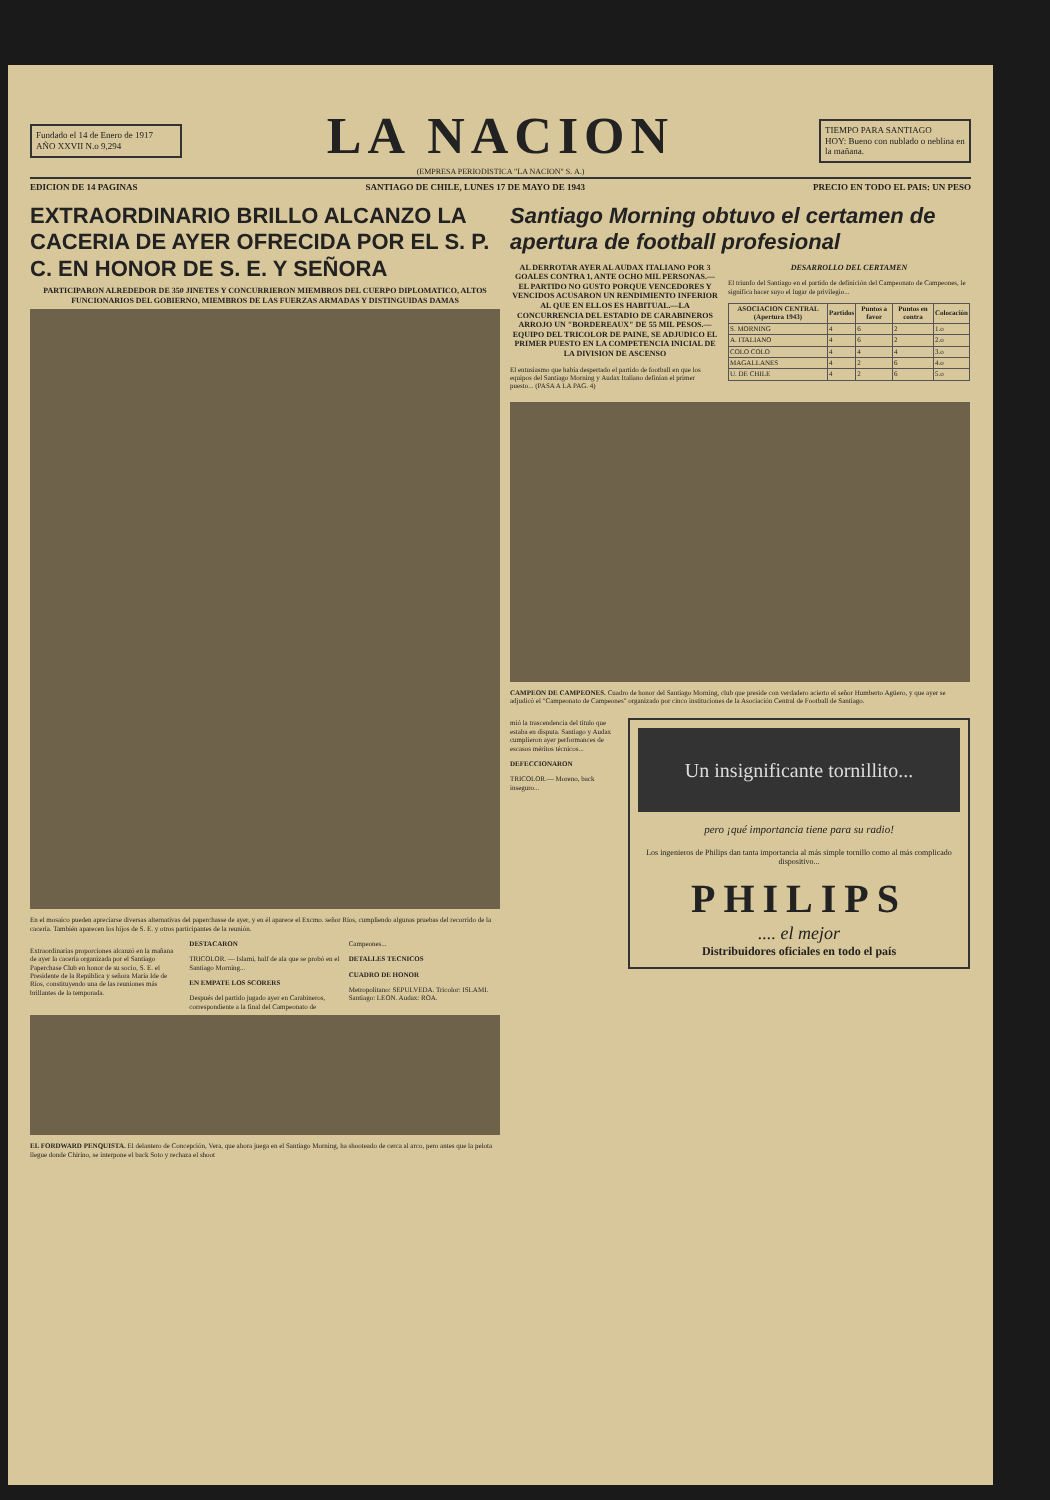Fundado el 14 de Enero de 1917
AÑO XXVII N.o 9,294
LA NACION
(EMPRESA PERIODISTICA "LA NACION" S. A.)
TIEMPO PARA SANTIAGO
HOY: Bueno con nublado o neblina en la mañana.
EDICION DE 14 PAGINAS SANTIAGO DE CHILE, LUNES 17 DE MAYO DE 1943 PRECIO EN TODO EL PAIS: UN PESO
EXTRAORDINARIO BRILLO ALCANZO LA CACERIA DE AYER OFRECIDA POR EL S. P. C. EN HONOR DE S. E. Y SEÑORA
PARTICIPARON ALREDEDOR DE 350 JINETES Y CONCURRIERON MIEMBROS DEL CUERPO DIPLOMATICO, ALTOS FUNCIONARIOS DEL GOBIERNO, MIEMBROS DE LAS FUERZAS ARMADAS Y DISTINGUIDAS DAMAS
En el mosaico pueden apreciarse diversas alternativas del paperchasse de ayer, y en él aparece el Excmo. señor Ríos, cumpliendo algunas pruebas del recorrido de la cacería. También aparecen los hijos de S. E. y otros participantes de la reunión.
Extraordinarias proporciones alcanzó en la mañana de ayer la cacería organizada por el Santiago Paperchase Club en honor de su socio, S. E. el Presidente de la República y señora María Ide de Ríos, constituyendo una de las reuniones más brillantes de la temporada.
DESTACARON
TRICOLOR. — Islami, half de ala que se probó en el Santiago Morning...
EN EMPATE LOS SCORERS
Después del partido jugado ayer en Carabineros, correspondiente a la final del Campeonato de Campeones...
DETALLES TECNICOS
CUADRO DE HONOR
Metropolitano: SEPULVEDA. Tricolor: ISLAMI. Santiago: LEON. Audax: ROA.
EL FORDWARD PENQUISTA. El delantero de Concepción, Vera, que ahora juega en el Santiago Morning, ha shooteado de cerca al arco, pero antes que la pelota llegue donde Chirino, se interpone el back Soto y rechaza el shoot
Santiago Morning obtuvo el certamen de apertura de football profesional
AL DERROTAR AYER AL AUDAX ITALIANO POR 3 GOALES CONTRA 1, ANTE OCHO MIL PERSONAS.—EL PARTIDO NO GUSTO PORQUE VENCEDORES Y VENCIDOS ACUSARON UN RENDIMIENTO INFERIOR AL QUE EN ELLOS ES HABITUAL.—LA CONCURRENCIA DEL ESTADIO DE CARABINEROS ARROJO UN "BORDEREAUX" DE 55 MIL PESOS.—EQUIPO DEL TRICOLOR DE PAINE, SE ADJUDICO EL PRIMER PUESTO EN LA COMPETENCIA INICIAL DE LA DIVISION DE ASCENSO
El entusiasmo que había despertado el partido de football en que los equipos del Santiago Morning y Audax Italiano definían el primer puesto... (PASA A LA PAG. 4)
DESARROLLO DEL CERTAMEN
El triunfo del Santiago en el partido de definición del Campeonato de Campeones, le significa hacer suyo el lugar de privilegio...
| ASOCIACION CENTRAL (Apertura 1943) | Partidos | Puntos a favor | Puntos en contra | Colocación |
| --- | --- | --- | --- | --- |
| S. MORNING | 4 | 6 | 2 | 1.o |
| A. ITALIANO | 4 | 6 | 2 | 2.o |
| COLO COLO | 4 | 4 | 4 | 3.o |
| MAGALLANES | 4 | 2 | 6 | 4.o |
| U. DE CHILE | 4 | 2 | 6 | 5.o |
CAMPEON DE CAMPEONES. Cuadro de honor del Santiago Morning, club que preside con verdadero acierto el señor Humberto Agüero, y que ayer se adjudicó el "Campeonato de Campeones" organizado por cinco instituciones de la Asociación Central de Football de Santiago.
mió la trascendencia del título que estaba en disputa. Santiago y Audax cumplieron ayer performances de escasos méritos técnicos...
DEFECCIONARON
TRICOLOR.— Moreno, back inseguro...
Un insignificante tornillito...
pero ¡qué importancia tiene para su radio!
Los ingenieros de Philips dan tanta importancia al más simple tornillo como al más complicado dispositivo...
PHILIPS
.... el mejor
Distribuidores oficiales en todo el país